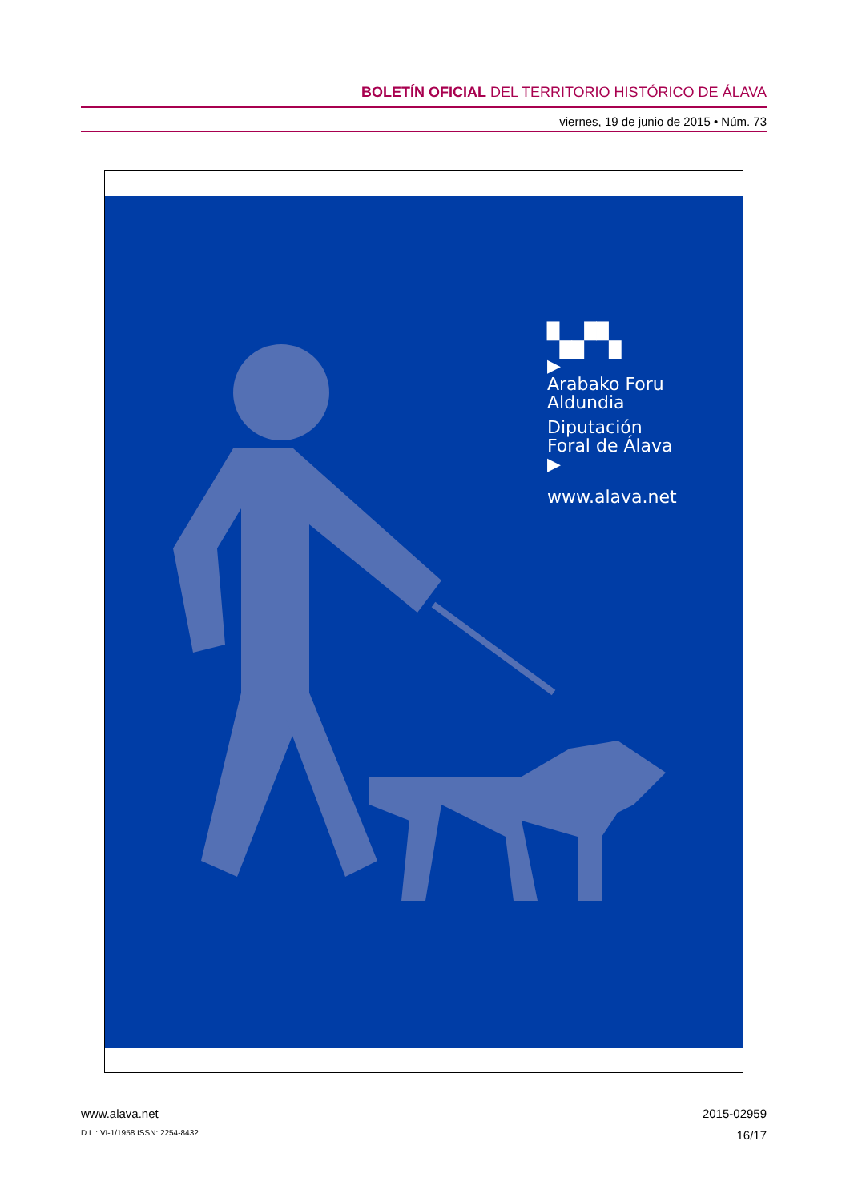BOLETÍN OFICIAL DEL TERRITORIO HISTÓRICO DE ÁLAVA
viernes, 19 de junio de 2015 • Núm. 73
▚▞▚
▶
Arabako Foru
Aldundia
Diputación
Foral de Álava
▶
www.alava.net
www.alava.net 2015-02959
D.L.: VI-1/1958 ISSN: 2254-8432 16/17